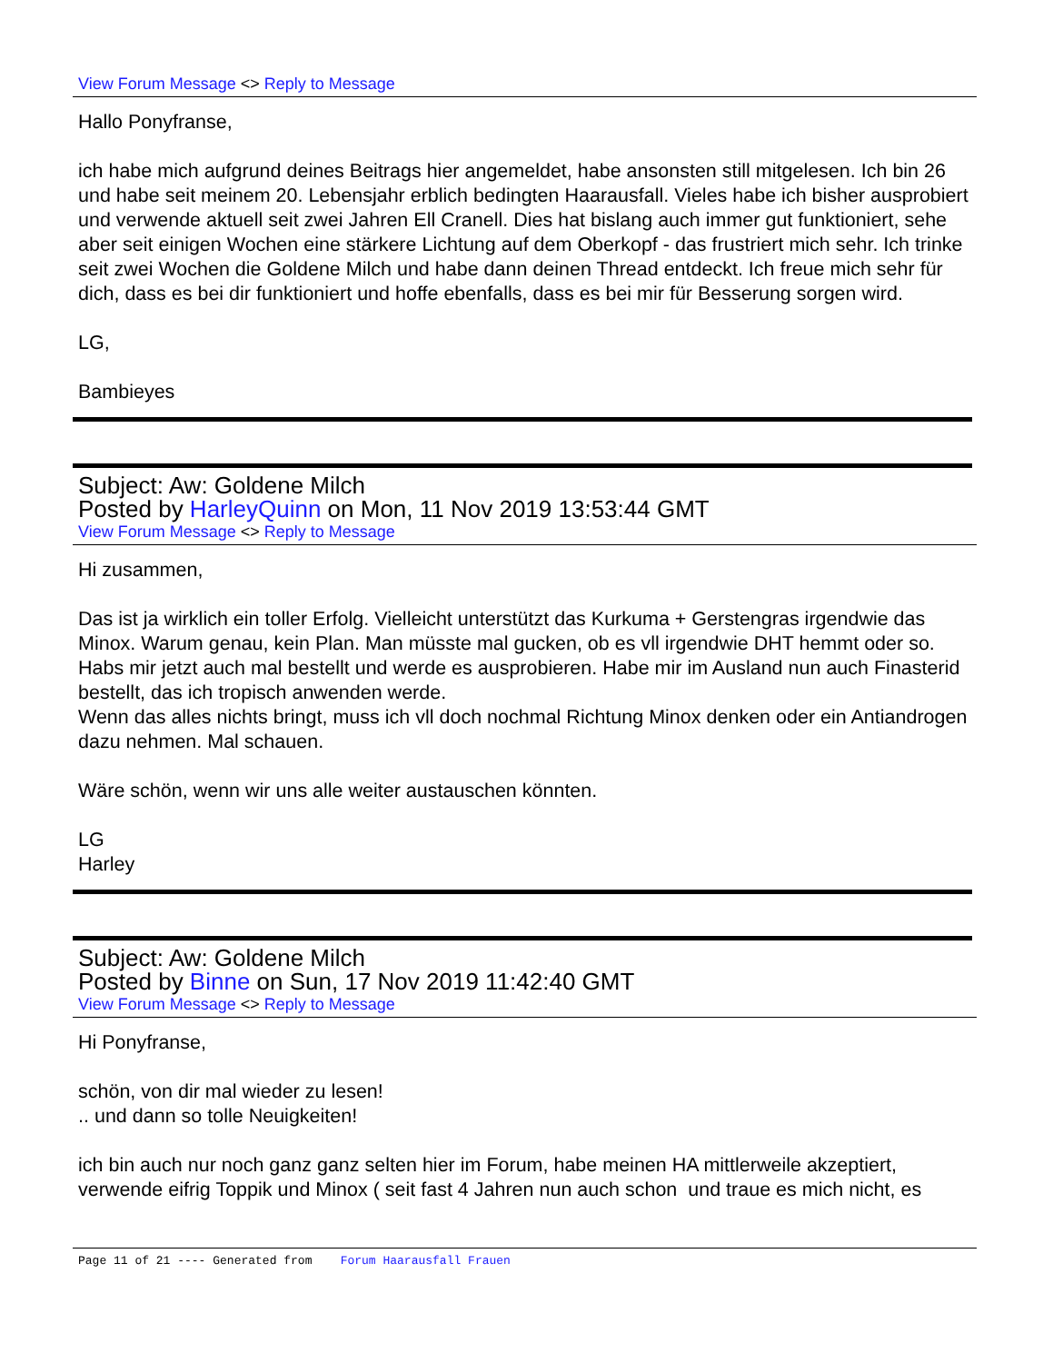View Forum Message <> Reply to Message
Hallo Ponyfranse,
ich habe mich aufgrund deines Beitrags hier angemeldet, habe ansonsten still mitgelesen. Ich bin 26 und habe seit meinem 20. Lebensjahr erblich bedingten Haarausfall. Vieles habe ich bisher ausprobiert und verwende aktuell seit zwei Jahren Ell Cranell. Dies hat bislang auch immer gut funktioniert, sehe aber seit einigen Wochen eine stärkere Lichtung auf dem Oberkopf - das frustriert mich sehr. Ich trinke seit zwei Wochen die Goldene Milch und habe dann deinen Thread entdeckt. Ich freue mich sehr für dich, dass es bei dir funktioniert und hoffe ebenfalls, dass es bei mir für Besserung sorgen wird.
LG,
Bambieyes
Subject: Aw: Goldene Milch
Posted by HarleyQuinn on Mon, 11 Nov 2019 13:53:44 GMT
View Forum Message <> Reply to Message
Hi zusammen,
Das ist ja wirklich ein toller Erfolg. Vielleicht unterstützt das Kurkuma + Gerstengras irgendwie das Minox. Warum genau, kein Plan. Man müsste mal gucken, ob es vll irgendwie DHT hemmt oder so.
Habs mir jetzt auch mal bestellt und werde es ausprobieren. Habe mir im Ausland nun auch Finasterid bestellt, das ich tropisch anwenden werde.
Wenn das alles nichts bringt, muss ich vll doch nochmal Richtung Minox denken oder ein Antiandrogen dazu nehmen. Mal schauen.
Wäre schön, wenn wir uns alle weiter austauschen könnten.
LG
Harley
Subject: Aw: Goldene Milch
Posted by Binne on Sun, 17 Nov 2019 11:42:40 GMT
View Forum Message <> Reply to Message
Hi Ponyfranse,
schön, von dir mal wieder zu lesen!
.. und dann so tolle Neuigkeiten!
ich bin auch nur noch ganz ganz selten hier im Forum, habe meinen HA mittlerweile akzeptiert, verwende eifrig Toppik und Minox ( seit fast 4 Jahren nun auch schon und traue es mich nicht, es
Page 11 of 21 ---- Generated from Forum Haarausfall Frauen